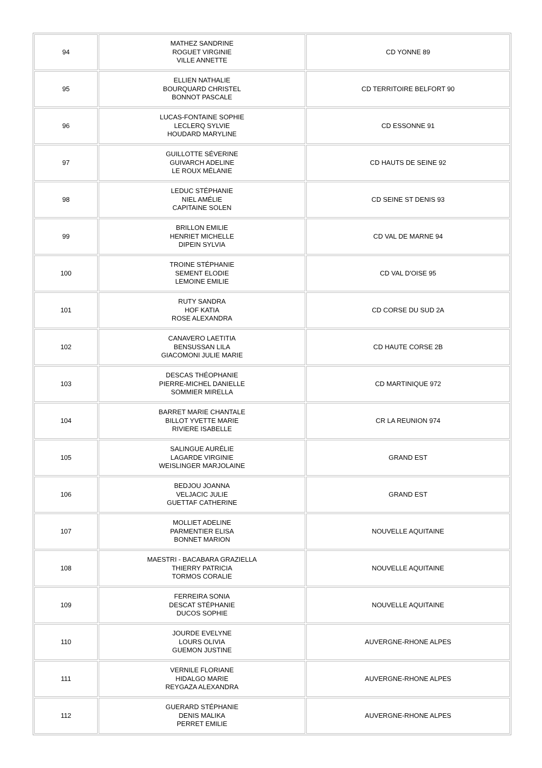| 94 | MATHEZ SANDRINE ROGUET VIRGINIE VILLE ANNETTE | CD YONNE 89 |
| 95 | ELLIEN NATHALIE BOURQUARD CHRISTEL BONNOT PASCALE | CD TERRITOIRE BELFORT 90 |
| 96 | LUCAS-FONTAINE SOPHIE LECLERQ SYLVIE HOUDARD MARYLINE | CD ESSONNE 91 |
| 97 | GUILLOTTE SÉVERINE GUIVARCH ADELINE LE ROUX MÉLANIE | CD HAUTS DE SEINE 92 |
| 98 | LEDUC STÉPHANIE NIEL AMÉLIE CAPITAINE SOLEN | CD SEINE ST DENIS 93 |
| 99 | BRILLON EMILIE HENRIET MICHELLE DIPEIN SYLVIA | CD VAL DE MARNE 94 |
| 100 | TROINE STÉPHANIE SEMENT ELODIE LEMOINE EMILIE | CD VAL D'OISE 95 |
| 101 | RUTY SANDRA HOF KATIA ROSE ALEXANDRA | CD CORSE DU SUD 2A |
| 102 | CANAVERO LAETITIA BENSUSSAN LILA GIACOMONI JULIE MARIE | CD HAUTE CORSE 2B |
| 103 | DESCAS THÉOPHANIE PIERRE-MICHEL DANIELLE SOMMIER MIRELLA | CD MARTINIQUE 972 |
| 104 | BARRET MARIE CHANTALE BILLOT YVETTE MARIE RIVIERE ISABELLE | CR LA REUNION 974 |
| 105 | SALINGUE AURÉLIE LAGARDE VIRGINIE WEISLINGER MARJOLAINE | GRAND EST |
| 106 | BEDJOU JOANNA VELJACIC JULIE GUETTAF CATHERINE | GRAND EST |
| 107 | MOLLIET ADELINE PARMENTIER ELISA BONNET MARION | NOUVELLE AQUITAINE |
| 108 | MAESTRI - BACABARA GRAZIELLA THIERRY PATRICIA TORMOS CORALIE | NOUVELLE AQUITAINE |
| 109 | FERREIRA SONIA DESCAT STÉPHANIE DUCOS SOPHIE | NOUVELLE AQUITAINE |
| 110 | JOURDE EVELYNE LOURS OLIVIA GUEMON JUSTINE | AUVERGNE-RHONE ALPES |
| 111 | VERNILE FLORIANE HIDALGO MARIE REYGAZA ALEXANDRA | AUVERGNE-RHONE ALPES |
| 112 | GUERARD STÉPHANIE DENIS MALIKA PERRET EMILIE | AUVERGNE-RHONE ALPES |